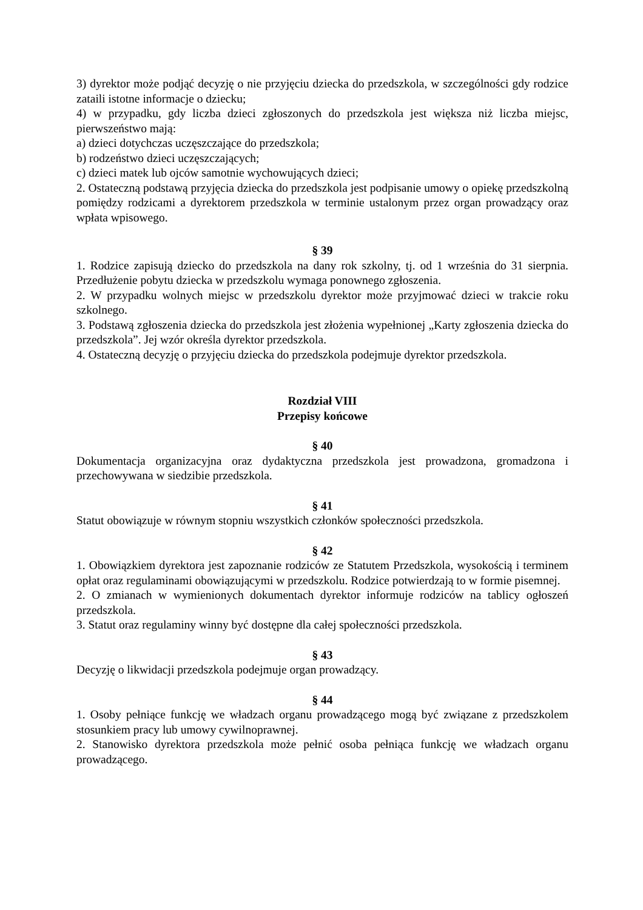3) dyrektor może podjąć decyzję o nie przyjęciu dziecka do przedszkola, w szczególności gdy rodzice zataili istotne informacje o dziecku;
4) w przypadku, gdy liczba dzieci zgłoszonych do przedszkola jest większa niż liczba miejsc, pierwszeństwo mają:
a) dzieci dotychczas uczęszczające do przedszkola;
b) rodzeństwo dzieci uczęszczających;
c) dzieci matek lub ojców samotnie wychowujących dzieci;
2. Ostateczną podstawą przyjęcia dziecka do przedszkola jest podpisanie umowy o opiekę przedszkolną pomiędzy rodzicami a dyrektorem przedszkola w terminie ustalonym przez organ prowadzący oraz wpłata wpisowego.
§ 39
1. Rodzice zapisują dziecko do przedszkola na dany rok szkolny, tj. od 1 września do 31 sierpnia. Przedłużenie pobytu dziecka w przedszkolu wymaga ponownego zgłoszenia.
2. W przypadku wolnych miejsc w przedszkolu dyrektor może przyjmować dzieci w trakcie roku szkolnego.
3. Podstawą zgłoszenia dziecka do przedszkola jest złożenia wypełnionej „Karty zgłoszenia dziecka do przedszkola”. Jej wzór określa dyrektor przedszkola.
4. Ostateczną decyzję o przyjęciu dziecka do przedszkola podejmuje dyrektor przedszkola.
Rozdział VIII
Przepisy końcowe
§ 40
Dokumentacja organizacyjna oraz dydaktyczna przedszkola jest prowadzona, gromadzona i przechowywana w siedzibie przedszkola.
§ 41
Statut obowiązuje w równym stopniu wszystkich członków społeczności przedszkola.
§ 42
1. Obowiązkiem dyrektora jest zapoznanie rodziców ze Statutem Przedszkola, wysokością i terminem opłat oraz regulaminami obowiązującymi w przedszkolu. Rodzice potwierdzają to w formie pisemnej.
2. O zmianach w wymienionych dokumentach dyrektor informuje rodziców na tablicy ogłoszeń przedszkola.
3. Statut oraz regulaminy winny być dostępne dla całej społeczności przedszkola.
§ 43
Decyzję o likwidacji przedszkola podejmuje organ prowadzący.
§ 44
1. Osoby pełniące funkcję we władzach organu prowadzącego mogą być związane z przedszkolem stosunkiem pracy lub umowy cywilnoprawnej.
2. Stanowisko dyrektora przedszkola może pełnić osoba pełniąca funkcję we władzach organu prowadzącego.